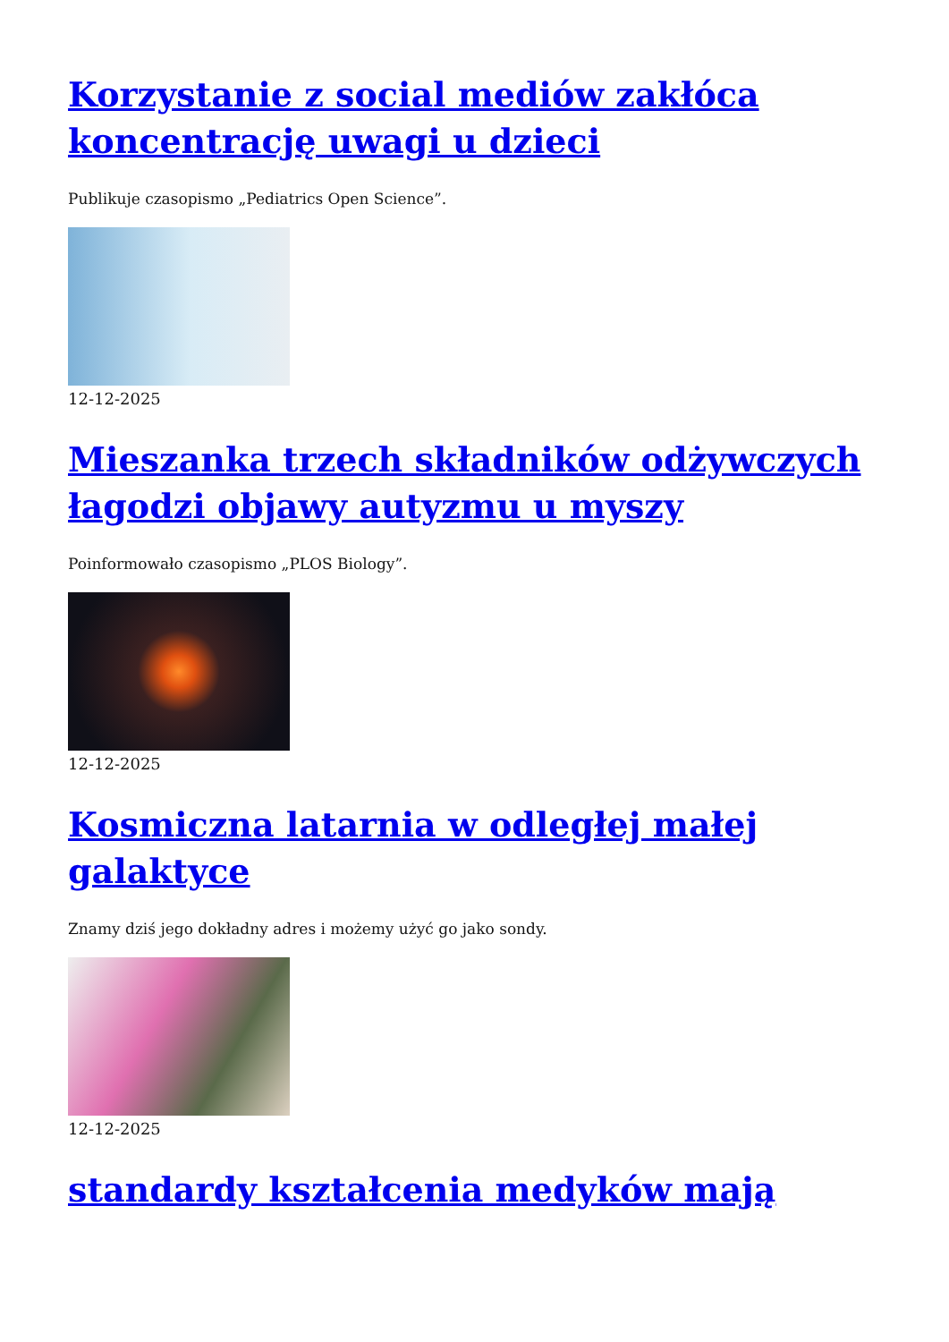Korzystanie z social mediów zakłóca koncentrację uwagi u dzieci
Publikuje czasopismo „Pediatrics Open Science”.
12-12-2025
Mieszanka trzech składników odżywczych łagodzi objawy autyzmu u myszy
Poinformowało czasopismo „PLOS Biology”.
12-12-2025
Kosmiczna latarnia w odległej małej galaktyce
Znamy dziś jego dokładny adres i możemy użyć go jako sondy.
12-12-2025
standardy kształcenia medyków mają